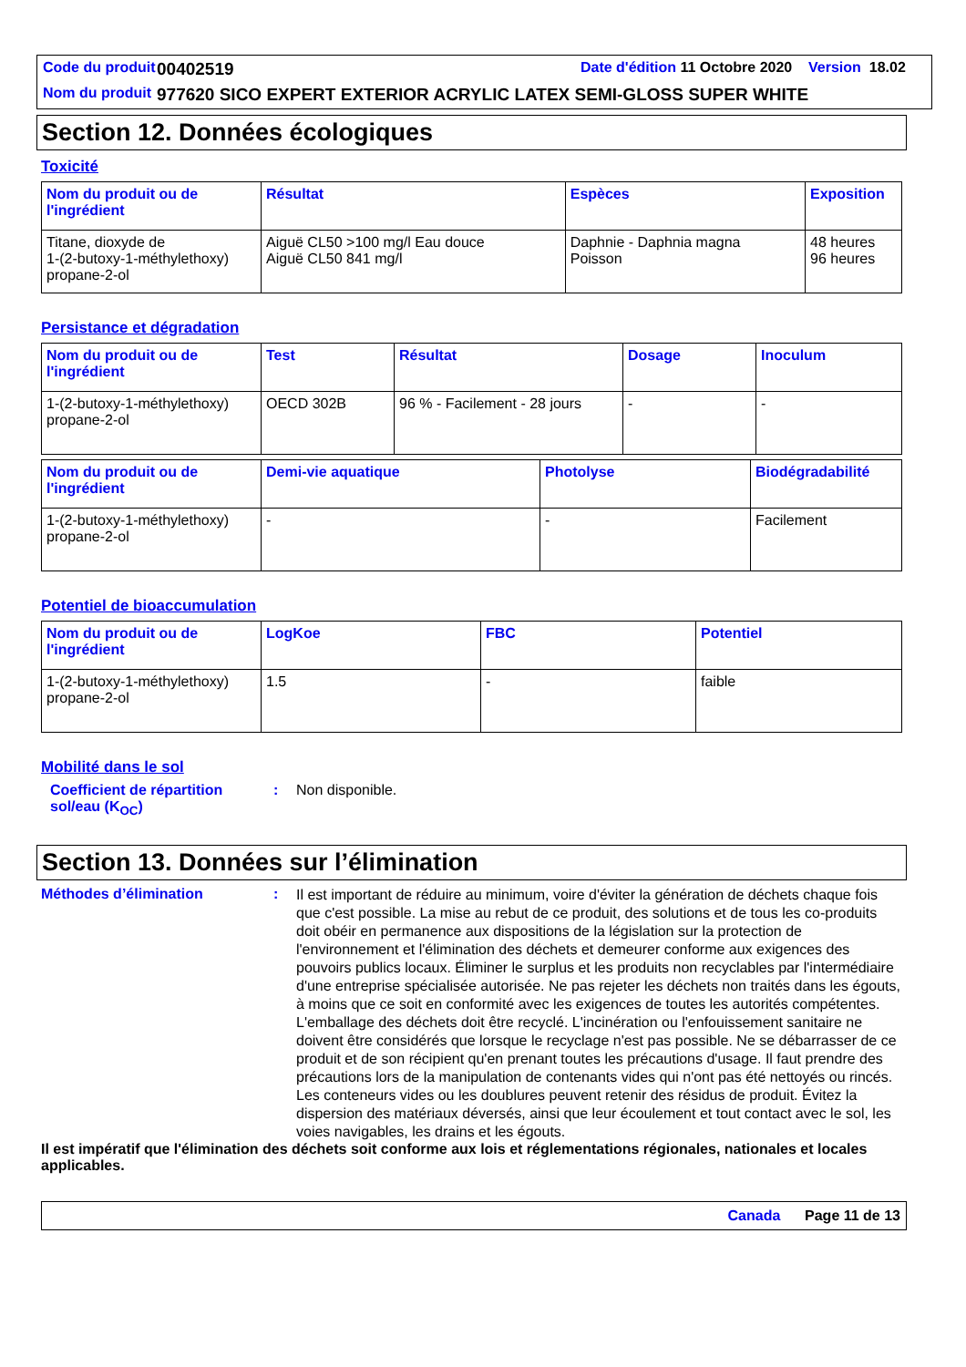| Code du produit | 00402519 | Date d'édition 11 Octobre 2020 Version 18.02 |
| Nom du produit | 977620 SICO EXPERT EXTERIOR ACRYLIC LATEX SEMI-GLOSS SUPER WHITE | |
Section 12. Données écologiques
Toxicité
| Nom du produit ou de l'ingrédient | Résultat | Espèces | Exposition |
| --- | --- | --- | --- |
| Titane, dioxyde de 1-(2-butoxy-1-méthylethoxy) propane-2-ol | Aiguë CL50 >100 mg/l Eau douce Aiguë CL50 841 mg/l | Daphnie - Daphnia magna Poisson | 48 heures 96 heures |
Persistance et dégradation
| Nom du produit ou de l'ingrédient | Test | Résultat | Dosage | Inoculum |
| --- | --- | --- | --- | --- |
| 1-(2-butoxy-1-méthylethoxy) propane-2-ol | OECD 302B | 96 % - Facilement - 28 jours | - | - |
| Nom du produit ou de l'ingrédient | Demi-vie aquatique | Photolyse | Biodégradabilité |
| --- | --- | --- | --- |
| 1-(2-butoxy-1-méthylethoxy) propane-2-ol | - | - | Facilement |
Potentiel de bioaccumulation
| Nom du produit ou de l'ingrédient | LogKoe | FBC | Potentiel |
| --- | --- | --- | --- |
| 1-(2-butoxy-1-méthylethoxy) propane-2-ol | 1.5 | - | faible |
Mobilité dans le sol
Coefficient de répartition sol/eau (K<sub>OC</sub>)
: Non disponible.
Section 13. Données sur l’élimination
Méthodes d’élimination :
Il est important de réduire au minimum, voire d'éviter la génération de déchets chaque fois que c'est possible. La mise au rebut de ce produit, des solutions et de tous les co-produits doit obéir en permanence aux dispositions de la législation sur la protection de l'environnement et l'élimination des déchets et demeurer conforme aux exigences des pouvoirs publics locaux. Éliminer le surplus et les produits non recyclables par l'intermédiaire d'une entreprise spécialisée autorisée. Ne pas rejeter les déchets non traités dans les égouts, à moins que ce soit en conformité avec les exigences de toutes les autorités compétentes. L'emballage des déchets doit être recyclé. L'incinération ou l'enfouissement sanitaire ne doivent être considérés que lorsque le recyclage n'est pas possible. Ne se débarrasser de ce produit et de son récipient qu'en prenant toutes les précautions d'usage. Il faut prendre des précautions lors de la manipulation de contenants vides qui n'ont pas été nettoyés ou rincés. Les conteneurs vides ou les doublures peuvent retenir des résidus de produit. Évitez la dispersion des matériaux déversés, ainsi que leur écoulement et tout contact avec le sol, les voies navigables, les drains et les égouts.
Il est impératif que l'élimination des déchets soit conforme aux lois et réglementations régionales, nationales et locales applicables.
Canada Page 11 de 13